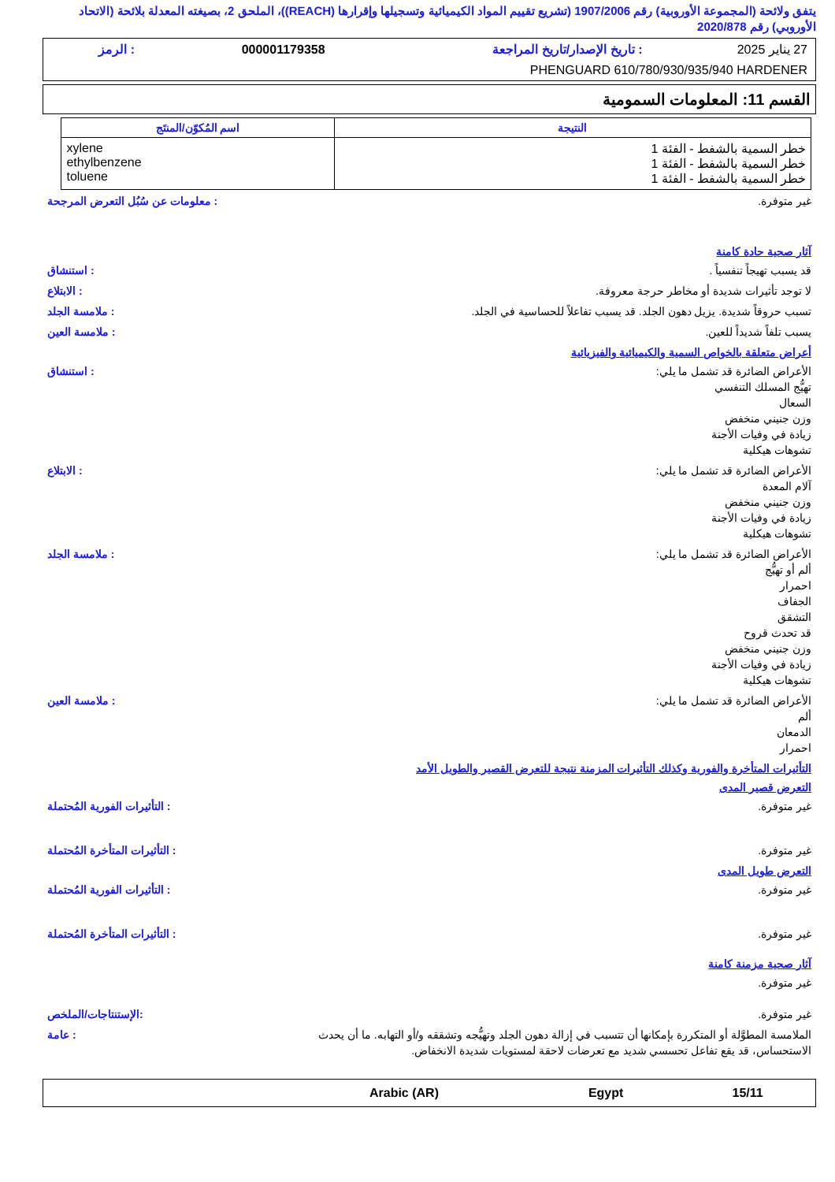يتفق ولائحة (المجموعة الأوروبية) رقم 1907/2006 (تشريع تقييم المواد الكيميائية وتسجيلها وإقرارها (REACH))، الملحق 2، بصيغته المعدلة بلائحة (الاتحاد الأوروبي) رقم 2020/878
| 27 يناير 2025 | : تاريخ الإصدار/تاريخ المراجعة | 000001179358 | : الرمز |
| PHENGUARD 610/780/930/935/940 HARDENER | | | |
القسم 11: المعلومات السمومية
| النتيجة | اسم المُكوّن/المنتَج |
| --- | --- |
| خطر السمية بالشفط - الفئة 1 خطر السمية بالشفط - الفئة 1 خطر السمية بالشفط - الفئة 1 | xylene ethylbenzene toluene |
غير متوفرة. : معلومات عن سُبُل التعرض المرجحة
آثار صحية حادة كامنة
قد يسبب تهيجاً تنفسياً . : استنشاق
لا توجد تأثيرات شديدة أو مخاطر حرجة معروفة.
: الابتلاع
تسبب حروقاً شديدة. يزيل دهون الجلد. قد يسبب تفاعلاً للحساسية في الجلد.
: ملامسة الجلد
يسبب تلفاً شديداً للعين. : ملامسة العين
أعراض متعلقة بالخواص السمية والكيميائية والفيزيائية
الأعراض الضائرة قد تشمل ما يلي:
تهيُّج المسلك التنفسي
السعال
وزن جنيني منخفض
زيادة في وفيات الأجنة
تشوهات هيكلية
: استنشاق
الأعراض الضائرة قد تشمل ما يلي:
آلام المعدة
وزن جنيني منخفض
زيادة في وفيات الأجنة
تشوهات هيكلية
: الابتلاع
الأعراض الضائرة قد تشمل ما يلي:
ألم أو تهيُّج
احمرار
الجفاف
التشقق
قد تحدث قروح
وزن جنيني منخفض
زيادة في وفيات الأجنة
تشوهات هيكلية
: ملامسة الجلد
الأعراض الضائرة قد تشمل ما يلي:
ألم
الدمعان
احمرار
: ملامسة العين
التأثيرات المتأخرة والفورية وكذلك التأثيرات المزمنة نتيجة للتعرض القصير والطويل الأمد
التعرض قصير المدى
غير متوفرة. : التأثيرات الفورية المُحتملة
غير متوفرة. : التأثيرات المتأخرة المُحتملة
التعرض طويل المدى
غير متوفرة. : التأثيرات الفورية المُحتملة
غير متوفرة. : التأثيرات المتأخرة المُحتملة
آثار صحية مزمنة كامنة
غير متوفرة.
غير متوفرة. :الإستنتاجات/الملخص
الملامسة المطوَّلة أو المتكررة بإمكانها أن تتسبب في إزالة دهون الجلد وتهيُّجه وتشققه و/أو التهابه. ما أن يحدث الاستحساس، قد يقع تفاعل تحسسي شديد مع تعرضات لاحقة لمستويات شديدة الانخفاض.
: عامة
| 15/11 | Egypt | Arabic (AR) | |